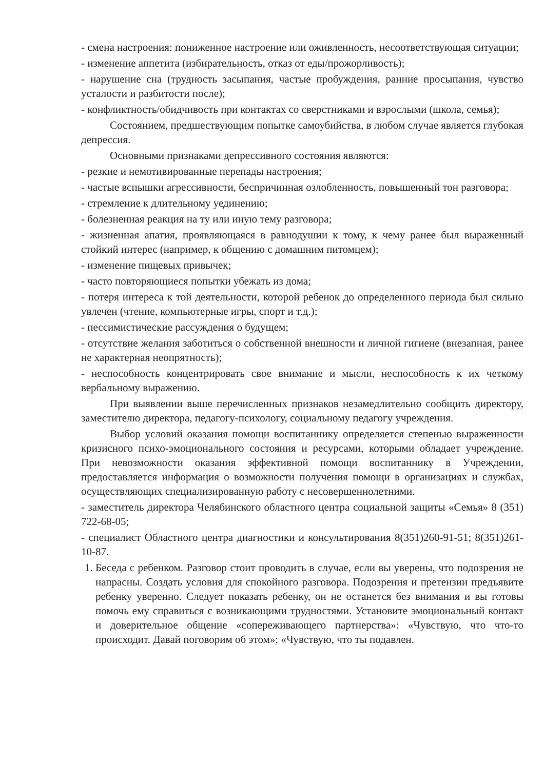- смена настроения: пониженное настроение или оживленность, несоответствующая ситуации;
- изменение аппетита (избирательность, отказ от еды/прожорливость);
- нарушение сна (трудность засыпания, частые пробуждения, ранние просыпания, чувство усталости и разбитости после);
- конфликтность/обидчивость при контактах со сверстниками и взрослыми (школа, семья);
Состоянием, предшествующим попытке самоубийства, в любом случае является глубокая депрессия.
Основными признаками депрессивного состояния являются:
- резкие и немотивированные перепады настроения;
- частые вспышки агрессивности, беспричинная озлобленность, повышенный тон разговора;
- стремление к длительному уединению;
- болезненная реакция на ту или иную тему разговора;
- жизненная апатия, проявляющаяся в равнодушии к тому, к чему ранее был выраженный стойкий интерес (например, к общению с домашним питомцем);
- изменение пищевых привычек;
- часто повторяющиеся попытки убежать из дома;
- потеря интереса к той деятельности, которой ребенок до определенного периода был сильно увлечен (чтение, компьютерные игры, спорт и т.д.);
- пессимистические рассуждения о будущем;
- отсутствие желания заботиться о собственной внешности и личной гигиене (внезапная, ранее не характерная неопрятность);
- неспособность концентрировать свое внимание и мысли, неспособность к их четкому вербальному выражению.
При выявлении выше перечисленных признаков незамедлительно сообщить директору, заместителю директора, педагогу-психологу, социальному педагогу учреждения.
Выбор условий оказания помощи воспитаннику определяется степенью выраженности кризисного психо-эмоционального состояния и ресурсами, которыми обладает учреждение. При невозможности оказания эффективной помощи воспитаннику в Учреждении, предоставляется информация о возможности получения помощи в организациях и службах, осуществляющих специализированную работу с несовершеннолетними.
- заместитель директора Челябинского областного центра социальной защиты «Семья» 8 (351) 722-68-05;
- специалист Областного центра диагностики и консультирования 8(351)260-91-51; 8(351)261-10-87.
1. Беседа с ребенком. Разговор стоит проводить в случае, если вы уверены, что подозрения не напрасны. Создать условия для спокойного разговора. Подозрения и претензии предъявите ребенку уверенно. Следует показать ребенку, он не останется без внимания и вы готовы помочь ему справиться с возникающими трудностями. Установите эмоциональный контакт и доверительное общение «сопереживающего партнерства»: «Чувствую, что что-то происходит. Давай поговорим об этом»; «Чувствую, что ты подавлен.